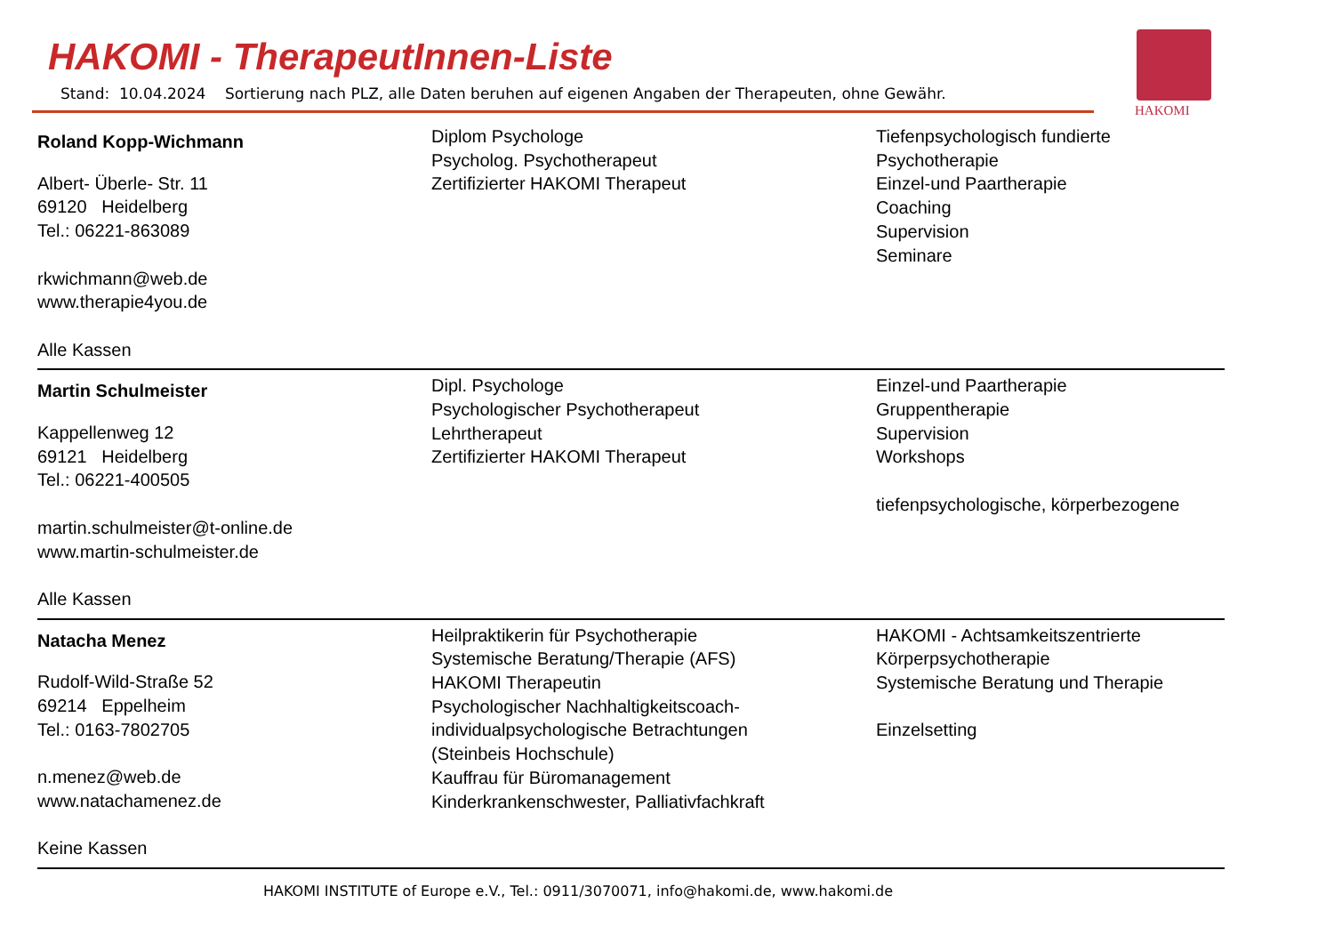HAKOMI - TherapeutInnen-Liste
Stand: 10.04.2024 Sortierung nach PLZ, alle Daten beruhen auf eigenen Angaben der Therapeuten, ohne Gewähr.
HAKOMI
| Roland Kopp-Wichmann Albert- Überle- Str. 11 69120 Heidelberg Tel.: 06221-863089 rkwichmann@web.de www.therapie4you.de Alle Kassen | Diplom Psychologe Psycholog. Psychotherapeut Zertifizierter HAKOMI Therapeut | Tiefenpsychologisch fundierte Psychotherapie Einzel-und Paartherapie Coaching Supervision Seminare |
| Martin Schulmeister Kappellenweg 12 69121 Heidelberg Tel.: 06221-400505 martin.schulmeister@t-online.de www.martin-schulmeister.de Alle Kassen | Dipl. Psychologe Psychologischer Psychotherapeut Lehrtherapeut Zertifizierter HAKOMI Therapeut | Einzel-und Paartherapie Gruppentherapie Supervision Workshops tiefenpsychologische, körperbezogene |
| Natacha Menez Rudolf-Wild-Straße 52 69214 Eppelheim Tel.: 0163-7802705 n.menez@web.de www.natachamenez.de Keine Kassen | Heilpraktikerin für Psychotherapie Systemische Beratung/Therapie (AFS) HAKOMI Therapeutin Psychologischer Nachhaltigkeitscoach- individualpsychologische Betrachtungen (Steinbeis Hochschule) Kauffrau für Büromanagement Kinderkrankenschwester, Palliativfachkraft | HAKOMI - Achtsamkeitszentrierte Körperpsychotherapie Systemische Beratung und Therapie Einzelsetting |
HAKOMI INSTITUTE of Europe e.V., Tel.: 0911/3070071, info@hakomi.de, www.hakomi.de